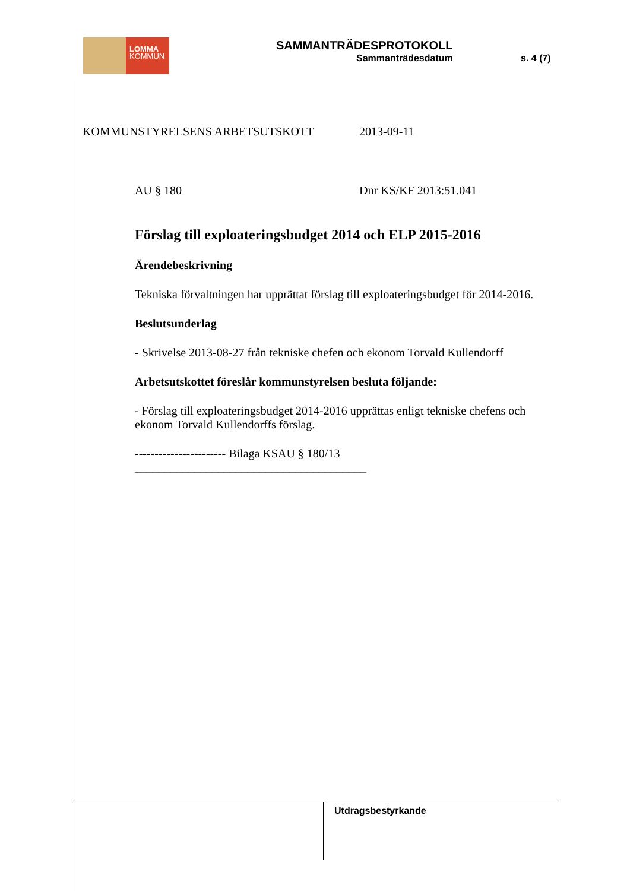LOMMA
KOMMUN
SAMMANTRÄDESPROTOKOLL
Sammanträdesdatum s. 4 (7)
KOMMUNSTYRELSENS ARBETSUTSKOTT 2013-09-11
AU § 180 Dnr KS/KF 2013:51.041
Förslag till exploateringsbudget 2014 och ELP 2015-2016
Ärendebeskrivning
Tekniska förvaltningen har upprättat förslag till exploateringsbudget för 2014-2016.
Beslutsunderlag
- Skrivelse 2013-08-27 från tekniske chefen och ekonom Torvald Kullendorff
Arbetsutskottet föreslår kommunstyrelsen besluta följande:
- Förslag till exploateringsbudget 2014-2016 upprättas enligt tekniske chefens och ekonom Torvald Kullendorffs förslag.
----------------------- Bilaga KSAU § 180/13
_______________________________________
Utdragsbestyrkande